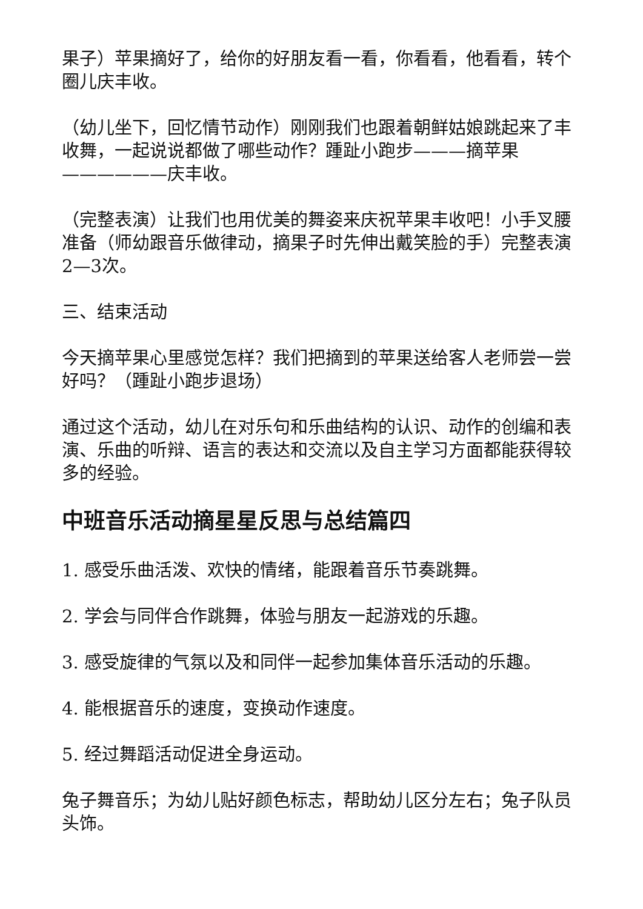果子）苹果摘好了，给你的好朋友看一看，你看看，他看看，转个圈儿庆丰收。
（幼儿坐下，回忆情节动作）刚刚我们也跟着朝鲜姑娘跳起来了丰收舞，一起说说都做了哪些动作？踵趾小跑步———摘苹果——————庆丰收。
（完整表演）让我们也用优美的舞姿来庆祝苹果丰收吧！小手叉腰准备（师幼跟音乐做律动，摘果子时先伸出戴笑脸的手）完整表演2—3次。
三、结束活动
今天摘苹果心里感觉怎样？我们把摘到的苹果送给客人老师尝一尝好吗？（踵趾小跑步退场）
通过这个活动，幼儿在对乐句和乐曲结构的认识、动作的创编和表演、乐曲的听辩、语言的表达和交流以及自主学习方面都能获得较多的经验。
中班音乐活动摘星星反思与总结篇四
1. 感受乐曲活泼、欢快的情绪，能跟着音乐节奏跳舞。
2. 学会与同伴合作跳舞，体验与朋友一起游戏的乐趣。
3. 感受旋律的气氛以及和同伴一起参加集体音乐活动的乐趣。
4. 能根据音乐的速度，变换动作速度。
5. 经过舞蹈活动促进全身运动。
兔子舞音乐；为幼儿贴好颜色标志，帮助幼儿区分左右；兔子队员头饰。